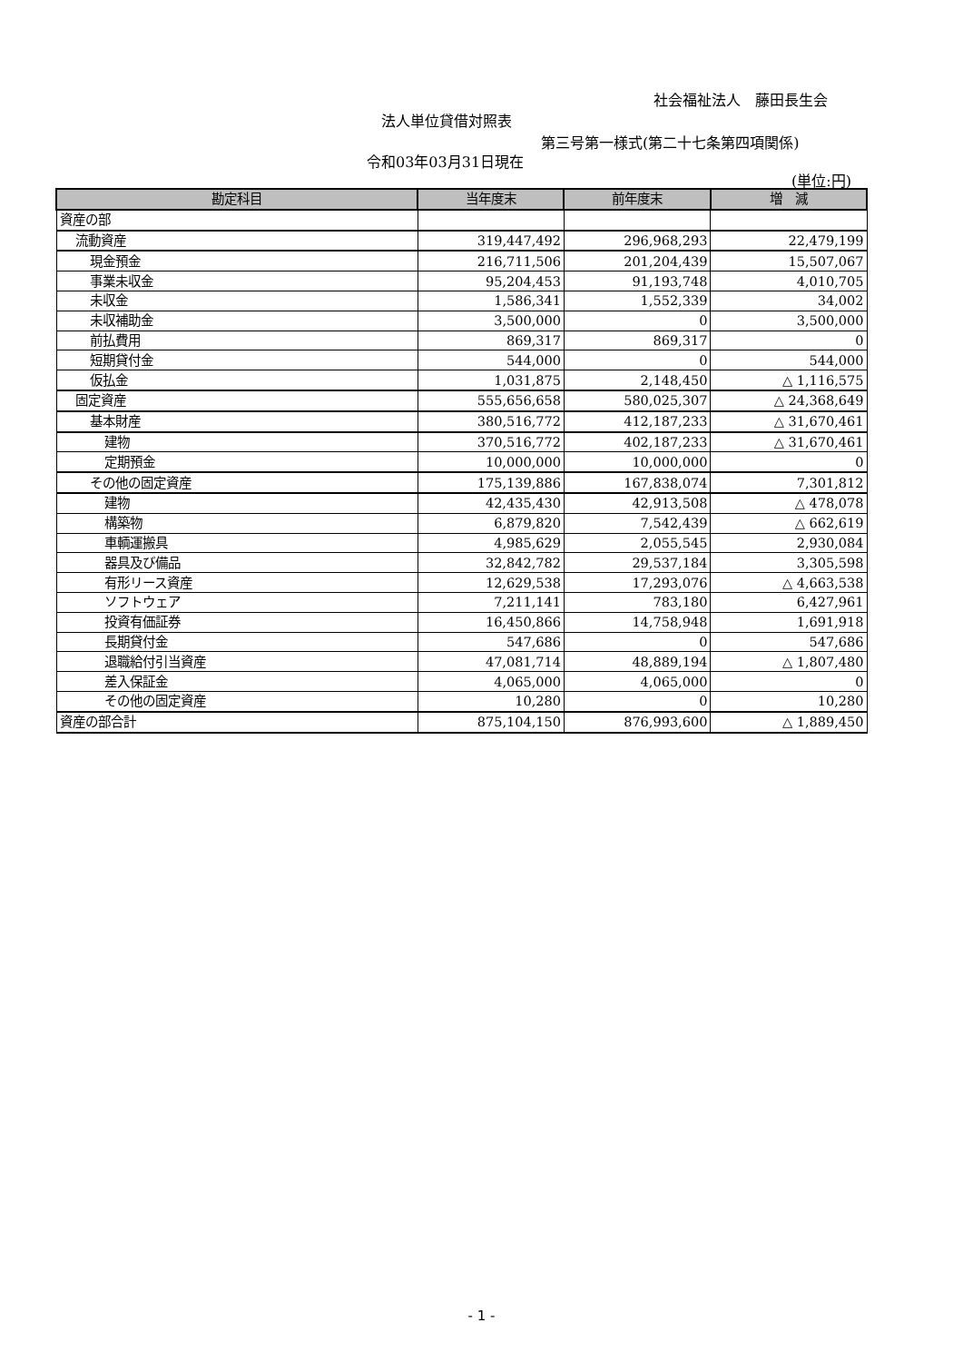社会福祉法人　藤田長生会
法人単位貸借対照表
第三号第一様式(第二十七条第四項関係)
令和03年03月31日現在
(単位:円)
| 勘定科目 | 当年度末 | 前年度末 | 増 減 |
| --- | --- | --- | --- |
| 資産の部 | | | |
| 流動資産 | 319,447,492 | 296,968,293 | 22,479,199 |
| 現金預金 | 216,711,506 | 201,204,439 | 15,507,067 |
| 事業未収金 | 95,204,453 | 91,193,748 | 4,010,705 |
| 未収金 | 1,586,341 | 1,552,339 | 34,002 |
| 未収補助金 | 3,500,000 | 0 | 3,500,000 |
| 前払費用 | 869,317 | 869,317 | 0 |
| 短期貸付金 | 544,000 | 0 | 544,000 |
| 仮払金 | 1,031,875 | 2,148,450 | △ 1,116,575 |
| 固定資産 | 555,656,658 | 580,025,307 | △ 24,368,649 |
| 基本財産 | 380,516,772 | 412,187,233 | △ 31,670,461 |
| 建物 | 370,516,772 | 402,187,233 | △ 31,670,461 |
| 定期預金 | 10,000,000 | 10,000,000 | 0 |
| その他の固定資産 | 175,139,886 | 167,838,074 | 7,301,812 |
| 建物 | 42,435,430 | 42,913,508 | △ 478,078 |
| 構築物 | 6,879,820 | 7,542,439 | △ 662,619 |
| 車輌運搬具 | 4,985,629 | 2,055,545 | 2,930,084 |
| 器具及び備品 | 32,842,782 | 29,537,184 | 3,305,598 |
| 有形リース資産 | 12,629,538 | 17,293,076 | △ 4,663,538 |
| ソフトウェア | 7,211,141 | 783,180 | 6,427,961 |
| 投資有価証券 | 16,450,866 | 14,758,948 | 1,691,918 |
| 長期貸付金 | 547,686 | 0 | 547,686 |
| 退職給付引当資産 | 47,081,714 | 48,889,194 | △ 1,807,480 |
| 差入保証金 | 4,065,000 | 4,065,000 | 0 |
| その他の固定資産 | 10,280 | 0 | 10,280 |
| 資産の部合計 | 875,104,150 | 876,993,600 | △ 1,889,450 |
- 1 -